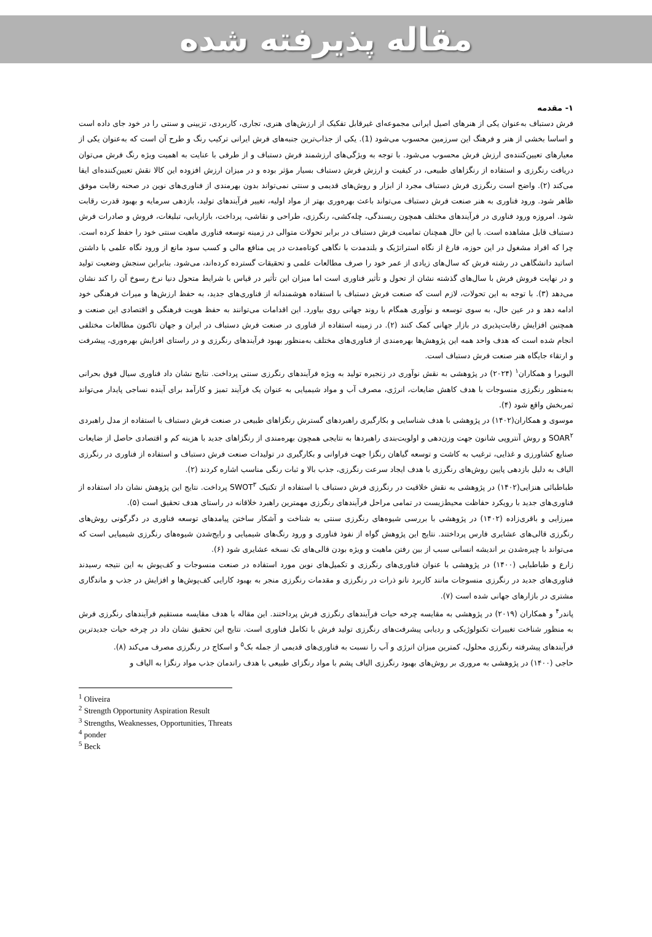مقاله پذیرفته شده
۱- مقدمه
فرش دستباف به‌عنوان یکی از هنرهای اصیل ایرانی مجموعه‌ای غیرقابل تفکیک از ارزش‌های هنری، تجاری، کاربردی، تزیینی و سنتی را در خود جای داده است و اساسا بخشی از هنر و فرهنگ این سرزمین محسوب می‌شود (1). یکی از جذاب‌ترین جنبه‌های فرش ایرانی ترکیب رنگ و طرح آن است که به‌عنوان یکی از معیارهای تعیین‌کننده‌ی ارزش فرش محسوب می‌شود. با توجه به ویژگی‌های ارزشمند فرش دستباف و از طرفی با عنایت به اهمیت ویژه رنگ فرش می‌توان دریافت رنگرزی و استفاده از رنگزاهای طبیعی، در کیفیت و ارزش فرش دستباف بسیار مؤثر بوده و در میزان ارزش افزوده این کالا نقش تعیین‌کننده‌ای ایفا می‌کند (۲). واضح است رنگرزی فرش دستباف مجرد از ابزار و روش‌های قدیمی و سنتی نمی‌تواند بدون بهرمندی از فناوری‌های نوین در صحنه رقابت موفق ظاهر شود. ورود فناوری به هنر صنعت فرش دستباف می‌تواند باعث بهره‌وری بهتر از مواد اولیه، تغییر فرآیندهای تولید، بازدهی سرمایه و بهبود قدرت رقابت شود. امروزه ورود فناوری در فرآیندهای مختلف همچون ریسندگی، چله‌کشی، رنگرزی، طراحی و نقاشی، پرداخت، بازاریابی، تبلیغات، فروش و صادرات فرش دستباف قابل مشاهده است. با این حال همچنان تمامیت فرش دستباف در برابر تحولات متوالی در زمینه توسعه فناوری ماهیت سنتی خود را حفظ کرده است. چرا که افراد مشغول در این حوزه، فارغ از نگاه استراتژیک و بلندمدت با نگاهی کوتاه‌مدت در پی منافع مالی و کسب سود مانع از ورود نگاه علمی با داشتن اساتید دانشگاهی در رشته فرش که سال‌های زیادی از عمر خود را صرف مطالعات علمی و تحقیقات گسترده کرده‌اند، می‌شود. بنابراین سنجش وضعیت تولید و در نهایت فروش فرش با سال‌های گذشته نشان از تحول و تأثیر فناوری است اما میزان این تأثیر در قیاس با شرایط متحول دنیا نرخ رسوخ آن را کند نشان می‌دهد (۳). با توجه به این تحولات، لازم است که صنعت فرش دستباف با استفاده هوشمندانه از فناوری‌های جدید، به حفظ ارزش‌ها و میراث فرهنگی خود ادامه دهد و در عین حال، به سوی توسعه و نوآوری همگام با روند جهانی روی بیاورد. این اقدامات می‌توانند به حفظ هویت فرهنگی و اقتصادی این صنعت و همچنین افزایش رقابت‌پذیری در بازار جهانی کمک کنند (۲). در زمینه استفاده از فناوری در صنعت فرش دستباف در ایران و جهان تاکنون مطالعات مختلفی انجام شده است که هدف واحد همه این پژوهش‌ها بهره‌مندی از فناوری‌های مختلف به‌منظور بهبود فرآیندهای رنگرزی و در راستای افزایش بهره‌وری، پیشرفت و ارتقاء جایگاه هنر صنعت فرش دستباف است.
الیویرا و همکاران<sup>۱</sup> (۲۰۲۴) در پژوهشی به نقش نوآوری در زنجیره تولید به ویژه فرآیندهای رنگرزی سنتی پرداخت. نتایج نشان داد فناوری سیال فوق بحرانی به‌منظور رنگرزی منسوجات با هدف کاهش ضایعات، انرژی، مصرف آب و مواد شیمیایی به عنوان یک فرآیند تمیز و کارآمد برای آینده نساجی پایدار می‌تواند ثمربخش واقع شود (۴).
موسوی و همکاران(۱۴۰۲) در پژوهشی با هدف شناسایی و بکارگیری راهبردهای گسترش رنگزاهای طبیعی در صنعت فرش دستباف با استفاده از مدل راهبردی SOAR<sup>۲</sup> و روش آنتروپی شانون جهت وزن‌دهی و اولویت‌بندی راهبردها به نتایجی همچون بهره‌مندی از رنگزاهای جدید با هزینه کم و اقتصادی حاصل از ضایعات صنایع کشاورزی و غذایی، ترغیب به کاشت و توسعه گیاهان رنگزا جهت فراوانی و بکارگیری در تولیدات صنعت فرش دستباف و استفاده از فناوری در رنگرزی الیاف به دلیل بازدهی پایین روش‌های رنگرزی با هدف ایجاد سرعت رنگرزی، جذب بالا و ثبات رنگی مناسب اشاره کردند (۲).
طباطبائی هنزایی(۱۴۰۲) در پژوهشی به نقش خلاقیت در رنگرزی فرش دستباف با استفاده از تکنیک SWOT<sup>۳</sup> پرداخت. نتایج این پژوهش نشان داد استفاده از فناوری‌های جدید با رویکرد حفاظت محیط‌زیست در تمامی مراحل فرآیندهای رنگرزی مهمترین راهبرد خلاقانه در راستای هدف تحقیق است (۵).
میرزایی و باقری‌زاده (۱۴۰۲) در پژوهشی با بررسی شیوه‌های رنگرزی سنتی به شناخت و آشکار ساختن پیامدهای توسعه فناوری در دگرگونی روش‌های رنگرزی قالی‌های عشایری فارس پرداختند. نتایج این پژوهش گواه از نفوذ فناوری و ورود رنگ‌های شیمیایی و رایج‌شدن شیوه‌های رنگرزی شیمیایی است که می‌تواند با چیره‌شدن بر اندیشه انسانی سبب از بین رفتن ماهیت و ویژه بودن قالی‌های تک نسخه عشایری شود (۶).
زارع و طباطبایی (۱۴۰۰) در پژوهشی با عنوان فناوری‌های رنگرزی و تکمیل‌های نوین مورد استفاده در صنعت منسوجات و کف‌پوش به این نتیجه رسیدند فناوری‌های جدید در رنگرزی منسوجات مانند کاربرد نانو ذرات در رنگرزی و مقدمات رنگرزی منجر به بهبود کارایی کف‌پوش‌ها و افزایش در جذب و ماندگاری مشتری در بازارهای جهانی شده است (۷).
پاندر<sup>۴</sup> و همکاران (۲۰۱۹) در پژوهشی به مقایسه چرخه حیات فرآیندهای رنگرزی فرش پرداختند. این مقاله با هدف مقایسه مستقیم فرآیندهای رنگرزی فرش به منظور شناخت تغییرات تکنولوژیکی و ردیابی پیشرفت‌های رنگرزی تولید فرش با تکامل فناوری است. نتایج این تحقیق نشان داد در چرخه حیات جدیدترین فرآیندهای پیشرفته رنگرزی محلول، کمترین میزان انرژی و آب را نسبت به فناوری‌های قدیمی از جمله بک<sup>۵</sup> و اسکاج در رنگرزی مصرف می‌کند (۸).
حاجی (۱۴۰۰) در پژوهشی به مروری بر روش‌های بهبود رنگرزی الیاف پشم با مواد رنگزای طبیعی با هدف راندمان جذب مواد رنگزا به الیاف و
<sup>1</sup> Oliveira
<sup>2</sup> Strength Opportunity Aspiration Result
<sup>3</sup> Strengths, Weaknesses, Opportunities, Threats
<sup>4</sup> ponder
<sup>5</sup> Beck